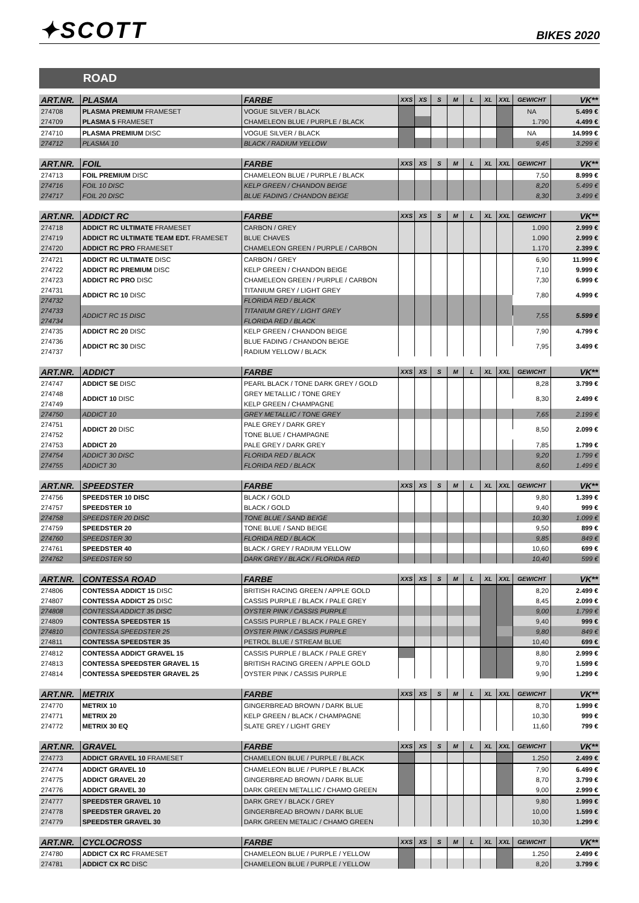✦SCOTT
BIKES 2020
ROAD
| ART.NR. | PLASMA | FARBE | XXS | XS | S | M | L | XL | XXL | GEWICHT | VK** |
| --- | --- | --- | --- | --- | --- | --- | --- | --- | --- | --- | --- |
| 274708 | PLASMA PREMIUM FRAMESET | VOGUE SILVER / BLACK | | | | | | | | NA | 5.499 € |
| 274709 | PLASMA 5 FRAMESET | CHAMELEON BLUE / PURPLE / BLACK | | | | | | | | 1.790 | 4.499 € |
| 274710 | PLASMA PREMIUM DISC | VOGUE SILVER / BLACK | | | | | | | | NA | 14.999 € |
| 274712 | PLASMA 10 | BLACK / RADIUM YELLOW | | | | | | | | 9,45 | 3.299 € |
| ART.NR. | FOIL | FARBE | XXS | XS | S | M | L | XL | XXL | GEWICHT | VK** |
| --- | --- | --- | --- | --- | --- | --- | --- | --- | --- | --- | --- |
| 274713 | FOIL PREMIUM DISC | CHAMELEON BLUE / PURPLE / BLACK | | | | | | | | 7,50 | 8.999 € |
| 274716 | FOIL 10 DISC | KELP GREEN / CHANDON BEIGE | | | | | | | | 8,20 | 5.499 € |
| 274717 | FOIL 20 DISC | BLUE FADING / CHANDON BEIGE | | | | | | | | 8,30 | 3.499 € |
| ART.NR. | ADDICT RC | FARBE | XXS | XS | S | M | L | XL | XXL | GEWICHT | VK** |
| --- | --- | --- | --- | --- | --- | --- | --- | --- | --- | --- | --- |
| 274718 | ADDICT RC ULTIMATE FRAMESET | CARBON / GREY | | | | | | | | 1.090 | 2.999 € |
| 274719 | ADDICT RC ULTIMATE TEAM EDT. FRAMESET | BLUE CHAVES | | | | | | | | 1.090 | 2.999 € |
| 274720 | ADDICT RC PRO FRAMESET | CHAMELEON GREEN / PURPLE / CARBON | | | | | | | | 1.170 | 2.399 € |
| 274721 | ADDICT RC ULTIMATE DISC | CARBON / GREY | | | | | | | | 6,90 | 11.999 € |
| 274722 | ADDICT RC PREMIUM DISC | KELP GREEN / CHANDON BEIGE | | | | | | | | 7,10 | 9.999 € |
| 274723 | ADDICT RC PRO DISC | CHAMELEON GREEN / PURPLE / CARBON | | | | | | | | 7,30 | 6.999 € |
| 274731 | ADDICT RC 10 DISC | TITANIUM GREY / LIGHT GREY | | | | | | | | 7,80 | 4.999 € |
| 274732 | | FLORIDA RED / BLACK | | | | | | | | | |
| 274733 | ADDICT RC 15 DISC | TITANIUM GREY / LIGHT GREY | | | | | | | | 7,55 | 5.599 € |
| 274734 | | FLORIDA RED / BLACK | | | | | | | | | |
| 274735 | ADDICT RC 20 DISC | KELP GREEN / CHANDON BEIGE | | | | | | | | 7,90 | 4.799 € |
| 274736 | ADDICT RC 30 DISC | BLUE FADING / CHANDON BEIGE | | | | | | | | 7,95 | 3.499 € |
| 274737 | | RADIUM YELLOW / BLACK | | | | | | | | | |
| ART.NR. | ADDICT | FARBE | XXS | XS | S | M | L | XL | XXL | GEWICHT | VK** |
| --- | --- | --- | --- | --- | --- | --- | --- | --- | --- | --- | --- |
| 274747 | ADDICT SE DISC | PEARL BLACK / TONE DARK GREY / GOLD | | | | | | | | 8,28 | 3.799 € |
| 274748 | ADDICT 10 DISC | GREY METALLIC / TONE GREY | | | | | | | | 8,30 | 2.499 € |
| 274749 | | KELP GREEN / CHAMPAGNE | | | | | | | | | |
| 274750 | ADDICT 10 | GREY METALLIC / TONE GREY | | | | | | | | 7,65 | 2.199 € |
| 274751 | ADDICT 20 DISC | PALE GREY / DARK GREY | | | | | | | | 8,50 | 2.099 € |
| 274752 | | TONE BLUE / CHAMPAGNE | | | | | | | | | |
| 274753 | ADDICT 20 | PALE GREY / DARK GREY | | | | | | | | 7,85 | 1.799 € |
| 274754 | ADDICT 30 DISC | FLORIDA RED / BLACK | | | | | | | | 9,20 | 1.799 € |
| 274755 | ADDICT 30 | FLORIDA RED / BLACK | | | | | | | | 8,60 | 1.499 € |
| ART.NR. | SPEEDSTER | FARBE | XXS | XS | S | M | L | XL | XXL | GEWICHT | VK** |
| --- | --- | --- | --- | --- | --- | --- | --- | --- | --- | --- | --- |
| 274756 | SPEEDSTER 10 DISC | BLACK / GOLD | | | | | | | | 9,80 | 1.399 € |
| 274757 | SPEEDSTER 10 | BLACK / GOLD | | | | | | | | 9,40 | 999 € |
| 274758 | SPEEDSTER 20 DISC | TONE BLUE / SAND BEIGE | | | | | | | | 10,30 | 1.099 € |
| 274759 | SPEEDSTER 20 | TONE BLUE / SAND BEIGE | | | | | | | | 9,50 | 899 € |
| 274760 | SPEEDSTER 30 | FLORIDA RED / BLACK | | | | | | | | 9,85 | 849 € |
| 274761 | SPEEDSTER 40 | BLACK / GREY / RADIUM YELLOW | | | | | | | | 10,60 | 699 € |
| 274762 | SPEEDSTER 50 | DARK GREY / BLACK / FLORIDA RED | | | | | | | | 10,40 | 599 € |
| ART.NR. | CONTESSA ROAD | FARBE | XXS | XS | S | M | L | XL | XXL | GEWICHT | VK** |
| --- | --- | --- | --- | --- | --- | --- | --- | --- | --- | --- | --- |
| 274806 | CONTESSA ADDICT 15 DISC | BRITISH RACING GREEN / APPLE GOLD | | | | | | | | 8,20 | 2.499 € |
| 274807 | CONTESSA ADDICT 25 DISC | CASSIS PURPLE / BLACK / PALE GREY | | | | | | | | 8,45 | 2.099 € |
| 274808 | CONTESSA ADDICT 35 DISC | OYSTER PINK / CASSIS PURPLE | | | | | | | | 9,00 | 1.799 € |
| 274809 | CONTESSA SPEEDSTER 15 | CASSIS PURPLE / BLACK / PALE GREY | | | | | | | | 9,40 | 999 € |
| 274810 | CONTESSA SPEEDSTER 25 | OYSTER PINK / CASSIS PURPLE | | | | | | | | 9,80 | 849 € |
| 274811 | CONTESSA SPEEDSTER 35 | PETROL BLUE / STREAM BLUE | | | | | | | | 10,40 | 699 € |
| 274812 | CONTESSA ADDICT GRAVEL 15 | CASSIS PURPLE / BLACK / PALE GREY | | | | | | | | 8,80 | 2.999 € |
| 274813 | CONTESSA SPEEDSTER GRAVEL 15 | BRITISH RACING GREEN / APPLE GOLD | | | | | | | | 9,70 | 1.599 € |
| 274814 | CONTESSA SPEEDSTER GRAVEL 25 | OYSTER PINK / CASSIS PURPLE | | | | | | | | 9,90 | 1.299 € |
| ART.NR. | METRIX | FARBE | XXS | XS | S | M | L | XL | XXL | GEWICHT | VK** |
| --- | --- | --- | --- | --- | --- | --- | --- | --- | --- | --- | --- |
| 274770 | METRIX 10 | GINGERBREAD BROWN / DARK BLUE | | | | | | | | 8,70 | 1.999 € |
| 274771 | METRIX 20 | KELP GREEN / BLACK / CHAMPAGNE | | | | | | | | 10,30 | 999 € |
| 274772 | METRIX 30 EQ | SLATE GREY / LIGHT GREY | | | | | | | | 11,60 | 799 € |
| ART.NR. | GRAVEL | FARBE | XXS | XS | S | M | L | XL | XXL | GEWICHT | VK** |
| --- | --- | --- | --- | --- | --- | --- | --- | --- | --- | --- | --- |
| 274773 | ADDICT GRAVEL 10 FRAMESET | CHAMELEON BLUE / PURPLE / BLACK | | | | | | | | 1.250 | 2.499 € |
| 274774 | ADDICT GRAVEL 10 | CHAMELEON BLUE / PURPLE / BLACK | | | | | | | | 7,90 | 6.499 € |
| 274775 | ADDICT GRAVEL 20 | GINGERBREAD BROWN / DARK BLUE | | | | | | | | 8,70 | 3.799 € |
| 274776 | ADDICT GRAVEL 30 | DARK GREEN METALLIC / CHAMO GREEN | | | | | | | | 9,00 | 2.999 € |
| 274777 | SPEEDSTER GRAVEL 10 | DARK GREY / BLACK / GREY | | | | | | | | 9,80 | 1.999 € |
| 274778 | SPEEDSTER GRAVEL 20 | GINGERBREAD BROWN / DARK BLUE | | | | | | | | 10,00 | 1.599 € |
| 274779 | SPEEDSTER GRAVEL 30 | DARK GREEN METALIC / CHAMO GREEN | | | | | | | | 10,30 | 1.299 € |
| ART.NR. | CYCLOCROSS | FARBE | XXS | XS | S | M | L | XL | XXL | GEWICHT | VK** |
| --- | --- | --- | --- | --- | --- | --- | --- | --- | --- | --- | --- |
| 274780 | ADDICT CX RC FRAMESET | CHAMELEON BLUE / PURPLE / YELLOW | | | | | | | | 1.250 | 2.499 € |
| 274781 | ADDICT CX RC DISC | CHAMELEON BLUE / PURPLE / YELLOW | | | | | | | | 8,20 | 3.799 € |